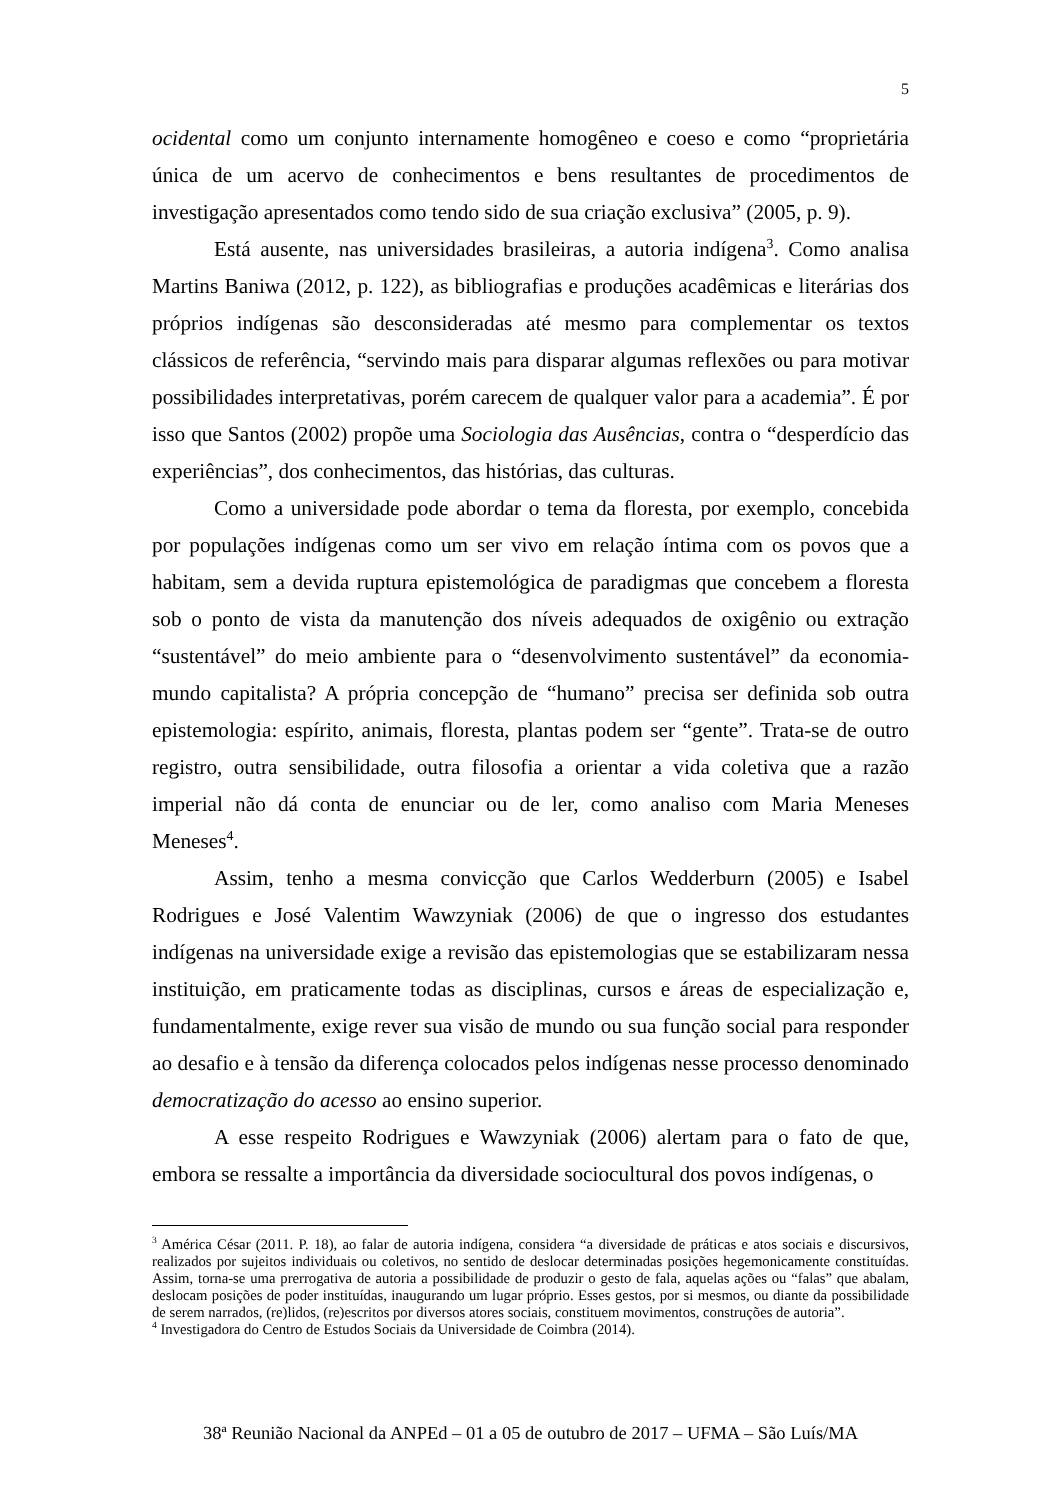5
ocidental como um conjunto internamente homogêneo e coeso e como “proprietária única de um acervo de conhecimentos e bens resultantes de procedimentos de investigação apresentados como tendo sido de sua criação exclusiva” (2005, p. 9).
Está ausente, nas universidades brasileiras, a autoria indígena<sup>3</sup>. Como analisa Martins Baniwa (2012, p. 122), as bibliografias e produções acadêmicas e literárias dos próprios indígenas são desconsideradas até mesmo para complementar os textos clássicos de referência, “servindo mais para disparar algumas reflexões ou para motivar possibilidades interpretativas, porém carecem de qualquer valor para a academia”. É por isso que Santos (2002) propõe uma Sociologia das Ausências, contra o “desperdício das experiências”, dos conhecimentos, das histórias, das culturas.
Como a universidade pode abordar o tema da floresta, por exemplo, concebida por populações indígenas como um ser vivo em relação íntima com os povos que a habitam, sem a devida ruptura epistemológica de paradigmas que concebem a floresta sob o ponto de vista da manutenção dos níveis adequados de oxigênio ou extração “sustentável” do meio ambiente para o “desenvolvimento sustentável” da economia-mundo capitalista? A própria concepção de “humano” precisa ser definida sob outra epistemologia: espírito, animais, floresta, plantas podem ser “gente”. Trata-se de outro registro, outra sensibilidade, outra filosofia a orientar a vida coletiva que a razão imperial não dá conta de enunciar ou de ler, como analiso com Maria Meneses Meneses<sup>4</sup>.
Assim, tenho a mesma convicção que Carlos Wedderburn (2005) e Isabel Rodrigues e José Valentim Wawzyniak (2006) de que o ingresso dos estudantes indígenas na universidade exige a revisão das epistemologias que se estabilizaram nessa instituição, em praticamente todas as disciplinas, cursos e áreas de especialização e, fundamentalmente, exige rever sua visão de mundo ou sua função social para responder ao desafio e à tensão da diferença colocados pelos indígenas nesse processo denominado democratização do acesso ao ensino superior.
A esse respeito Rodrigues e Wawzyniak (2006) alertam para o fato de que, embora se ressalte a importância da diversidade sociocultural dos povos indígenas, o
<sup>3</sup> América César (2011. P. 18), ao falar de autoria indígena, considera “a diversidade de práticas e atos sociais e discursivos, realizados por sujeitos individuais ou coletivos, no sentido de deslocar determinadas posições hegemonicamente constituídas. Assim, torna-se uma prerrogativa de autoria a possibilidade de produzir o gesto de fala, aquelas ações ou “falas” que abalam, deslocam posições de poder instituídas, inaugurando um lugar próprio. Esses gestos, por si mesmos, ou diante da possibilidade de serem narrados, (re)lidos, (re)escritos por diversos atores sociais, constituem movimentos, construções de autoria”.
<sup>4</sup> Investigadora do Centro de Estudos Sociais da Universidade de Coimbra (2014).
38ª Reunião Nacional da ANPEd – 01 a 05 de outubro de 2017 – UFMA – São Luís/MA